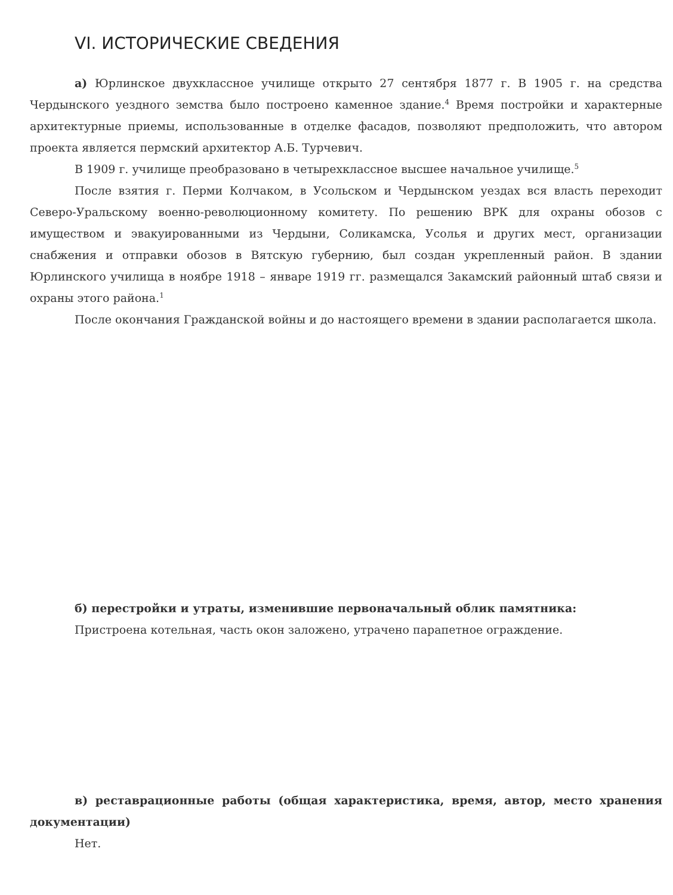VI. ИСТОРИЧЕСКИЕ СВЕДЕНИЯ
а) Юрлинское двухклассное училище открыто 27 сентября 1877 г. В 1905 г. на средства Чердынского уездного земства было построено каменное здание.<sup>4</sup> Время постройки и характерные архитектурные приемы, использованные в отделке фасадов, позволяют предположить, что автором проекта является пермский архитектор А.Б. Турчевич.
В 1909 г. училище преобразовано в четырехклассное высшее начальное училище.<sup>5</sup>
После взятия г. Перми Колчаком, в Усольском и Чердынском уездах вся власть переходит Северо-Уральскому военно-революционному комитету. По решению ВРК для охраны обозов с имуществом и эвакуированными из Чердыни, Соликамска, Усолья и других мест, организации снабжения и отправки обозов в Вятскую губернию, был создан укрепленный район. В здании Юрлинского училища в ноябре 1918 – январе 1919 гг. размещался Закамский районный штаб связи и охраны этого района.<sup>1</sup>
После окончания Гражданской войны и до настоящего времени в здании располагается школа.
б) перестройки и утраты, изменившие первоначальный облик памятника:
Пристроена котельная, часть окон заложено, утрачено парапетное ограждение.
в) реставрационные работы (общая характеристика, время, автор, место хранения документации)
Нет.